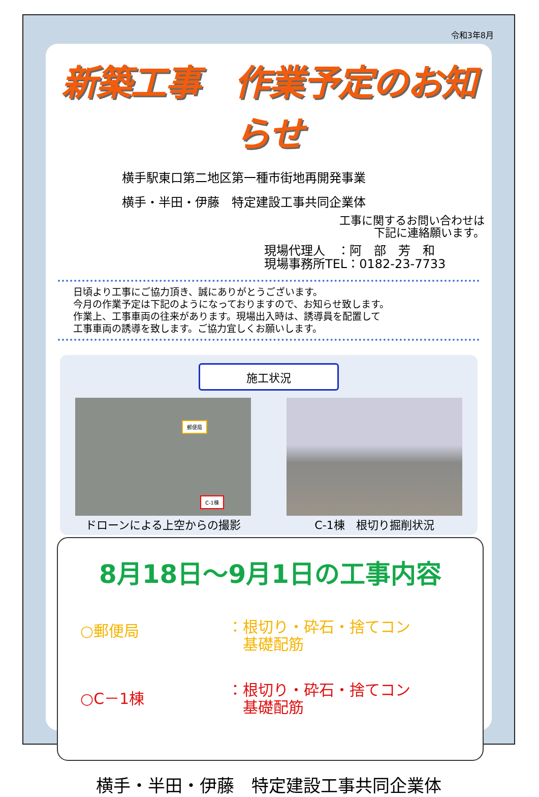令和3年8月
新築工事　作業予定のお知らせ
横手駅東口第二地区第一種市街地再開発事業
横手・半田・伊藤　特定建設工事共同企業体
工事に関するお問い合わせは
下記に連絡願います。
現場代理人　：阿　部　芳　和
現場事務所TEL：0182-23-7733
日頃より工事にご協力頂き、誠にありがとうございます。
今月の作業予定は下記のようになっておりますので、お知らせ致します。
作業上、工事車両の往来があります。現場出入時は、誘導員を配置して
工事車両の誘導を致します。ご協力宜しくお願いします。
施工状況
郵便局
C-1棟
ドローンによる上空からの撮影
C-1棟　根切り掘削状況
8月18日～9月1日の工事内容
○郵便局
：根切り・砕石・捨てコン
　基礎配筋
○C－1棟
：根切り・砕石・捨てコン
　基礎配筋
横手・半田・伊藤　特定建設工事共同企業体